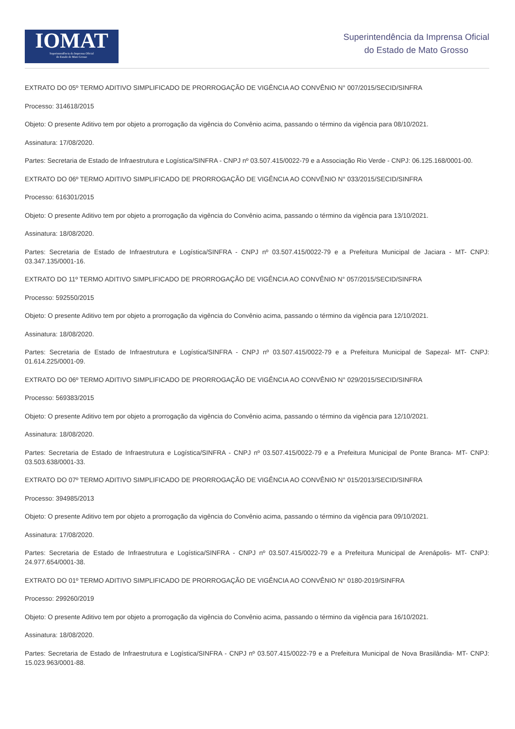IOMAT
Superintendência da Imprensa Oficial
do Estado de Mato Grosso
Superintendência da Imprensa Oficial
do Estado de Mato Grosso
EXTRATO DO 05º TERMO ADITIVO SIMPLIFICADO DE PRORROGAÇÃO DE VIGÊNCIA AO CONVÊNIO N° 007/2015/SECID/SINFRA
Processo: 314618/2015
Objeto: O presente Aditivo tem por objeto a prorrogação da vigência do Convênio acima, passando o término da vigência para 08/10/2021.
Assinatura: 17/08/2020.
Partes: Secretaria de Estado de Infraestrutura e Logística/SINFRA - CNPJ nº 03.507.415/0022-79 e a Associação Rio Verde - CNPJ: 06.125.168/0001-00.
EXTRATO DO 06º TERMO ADITIVO SIMPLIFICADO DE PRORROGAÇÃO DE VIGÊNCIA AO CONVÊNIO N° 033/2015/SECID/SINFRA
Processo: 616301/2015
Objeto: O presente Aditivo tem por objeto a prorrogação da vigência do Convênio acima, passando o término da vigência para 13/10/2021.
Assinatura: 18/08/2020.
Partes: Secretaria de Estado de Infraestrutura e Logística/SINFRA - CNPJ nº 03.507.415/0022-79 e a Prefeitura Municipal de Jaciara - MT- CNPJ: 03.347.135/0001-16.
EXTRATO DO 11º TERMO ADITIVO SIMPLIFICADO DE PRORROGAÇÃO DE VIGÊNCIA AO CONVÊNIO N° 057/2015/SECID/SINFRA
Processo: 592550/2015
Objeto: O presente Aditivo tem por objeto a prorrogação da vigência do Convênio acima, passando o término da vigência para 12/10/2021.
Assinatura: 18/08/2020.
Partes: Secretaria de Estado de Infraestrutura e Logística/SINFRA - CNPJ nº 03.507.415/0022-79 e a Prefeitura Municipal de Sapezal- MT- CNPJ: 01.614.225/0001-09.
EXTRATO DO 06º TERMO ADITIVO SIMPLIFICADO DE PRORROGAÇÃO DE VIGÊNCIA AO CONVÊNIO N° 029/2015/SECID/SINFRA
Processo: 569383/2015
Objeto: O presente Aditivo tem por objeto a prorrogação da vigência do Convênio acima, passando o término da vigência para 12/10/2021.
Assinatura: 18/08/2020.
Partes: Secretaria de Estado de Infraestrutura e Logística/SINFRA - CNPJ nº 03.507.415/0022-79 e a Prefeitura Municipal de Ponte Branca- MT- CNPJ: 03.503.638/0001-33.
EXTRATO DO 07º TERMO ADITIVO SIMPLIFICADO DE PRORROGAÇÃO DE VIGÊNCIA AO CONVÊNIO N° 015/2013/SECID/SINFRA
Processo: 394985/2013
Objeto: O presente Aditivo tem por objeto a prorrogação da vigência do Convênio acima, passando o término da vigência para 09/10/2021.
Assinatura: 17/08/2020.
Partes: Secretaria de Estado de Infraestrutura e Logística/SINFRA - CNPJ nº 03.507.415/0022-79 e a Prefeitura Municipal de Arenápolis- MT- CNPJ: 24.977.654/0001-38.
EXTRATO DO 01º TERMO ADITIVO SIMPLIFICADO DE PRORROGAÇÃO DE VIGÊNCIA AO CONVÊNIO N° 0180-2019/SINFRA
Processo: 299260/2019
Objeto: O presente Aditivo tem por objeto a prorrogação da vigência do Convênio acima, passando o término da vigência para 16/10/2021.
Assinatura: 18/08/2020.
Partes: Secretaria de Estado de Infraestrutura e Logística/SINFRA - CNPJ nº 03.507.415/0022-79 e a Prefeitura Municipal de Nova Brasilândia- MT- CNPJ: 15.023.963/0001-88.